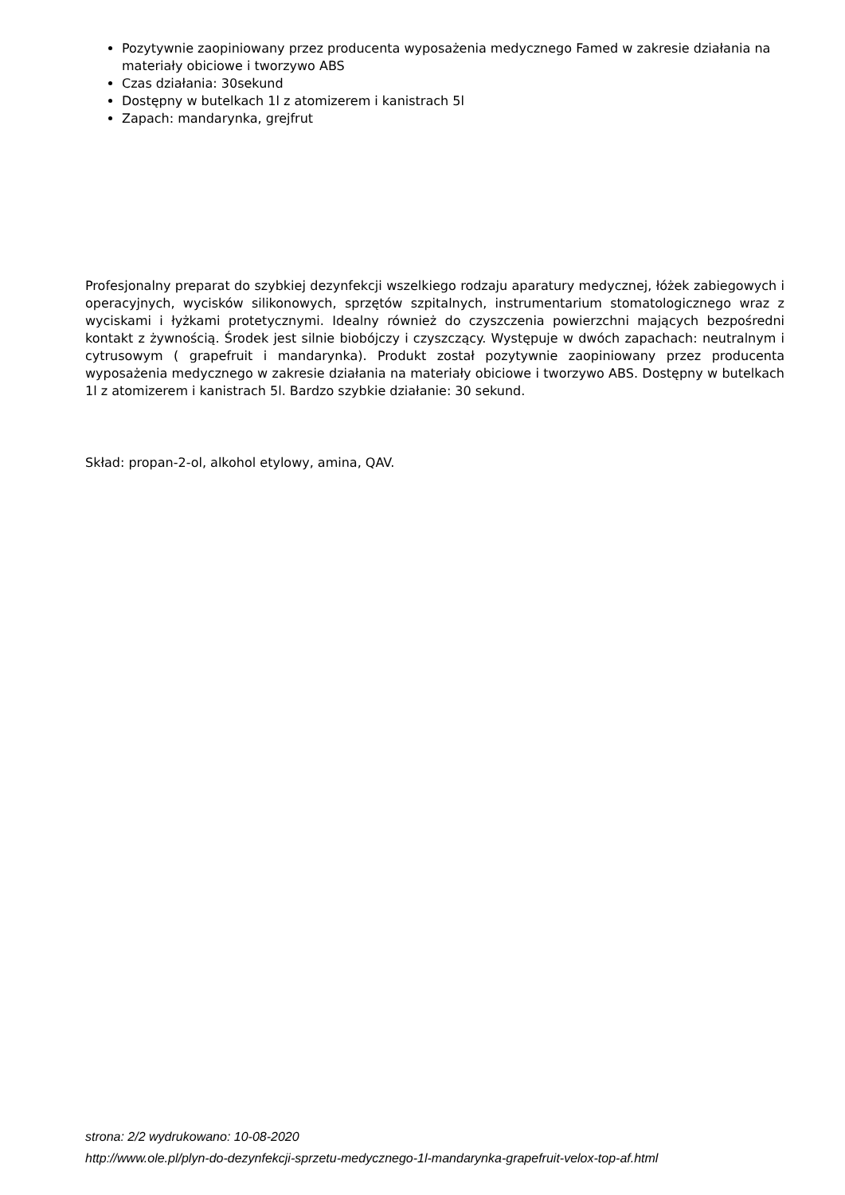Pozytywnie zaopiniowany przez producenta wyposażenia medycznego Famed w zakresie działania na materiały obiciowe i tworzywo ABS
Czas działania: 30sekund
Dostępny w butelkach 1l z atomizerem i kanistrach 5l
Zapach: mandarynka, grejfrut
Profesjonalny preparat do szybkiej dezynfekcji wszelkiego rodzaju aparatury medycznej, łóżek zabiegowych i operacyjnych, wycisków silikonowych, sprzętów szpitalnych, instrumentarium stomatologicznego wraz z wyciskami i łyżkami protetycznymi. Idealny również do czyszczenia powierzchni mających bezpośredni kontakt z żywnością. Środek jest silnie biobójczy i czyszczący. Występuje w dwóch zapachach: neutralnym i cytrusowym ( grapefruit i mandarynka). Produkt został pozytywnie zaopiniowany przez producenta wyposażenia medycznego w zakresie działania na materiały obiciowe i tworzywo ABS. Dostępny w butelkach 1l z atomizerem i kanistrach 5l. Bardzo szybkie działanie: 30 sekund.
Skład: propan-2-ol, alkohol etylowy, amina, QAV.
strona: 2/2 wydrukowano: 10-08-2020
http://www.ole.pl/plyn-do-dezynfekcji-sprzetu-medycznego-1l-mandarynka-grapefruit-velox-top-af.html